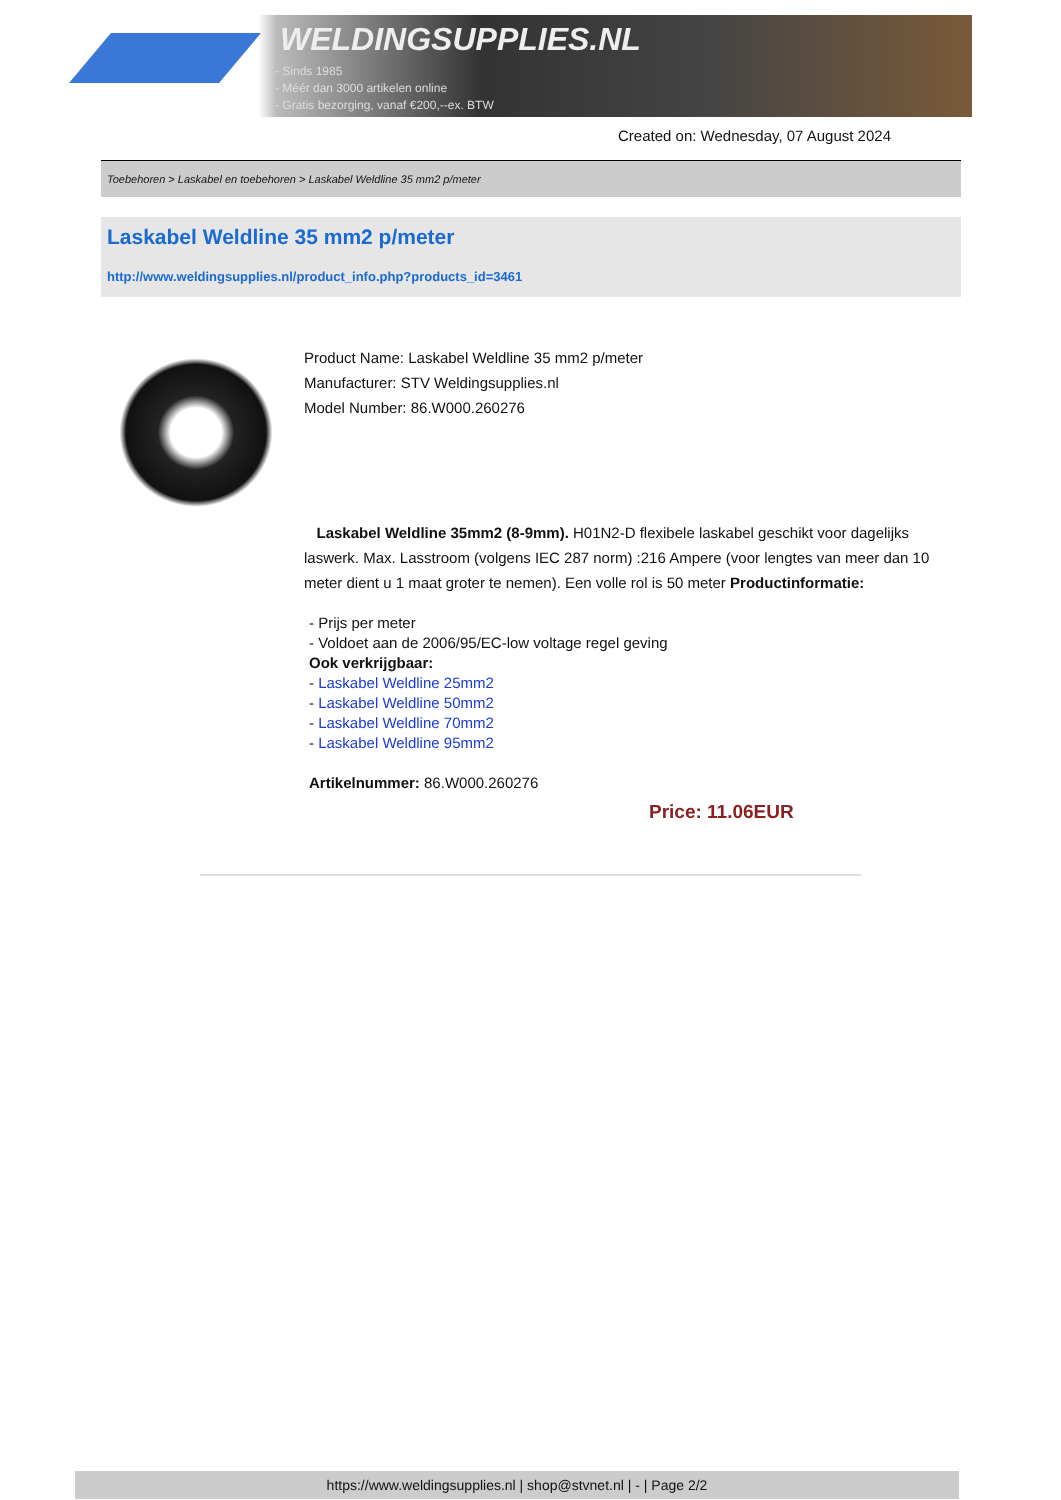WELDINGSUPPLIES.NL
- Sinds 1985
- Méér dan 3000 artikelen online
- Gratis bezorging, vanaf €200,--ex. BTW
Created on: Wednesday, 07 August 2024
Toebehoren > Laskabel en toebehoren > Laskabel Weldline 35 mm2 p/meter
Laskabel Weldline 35 mm2 p/meter
http://www.weldingsupplies.nl/product_info.php?products_id=3461
Product Name: Laskabel Weldline 35 mm2 p/meter
Manufacturer: STV Weldingsupplies.nl
Model Number: 86.W000.260276
Laskabel Weldline 35mm2 (8-9mm). H01N2-D flexibele laskabel geschikt voor dagelijks laswerk. Max. Lasstroom (volgens IEC 287 norm) :216 Ampere (voor lengtes van meer dan 10 meter dient u 1 maat groter te nemen). Een volle rol is 50 meter Productinformatie:
- Prijs per meter
- Voldoet aan de 2006/95/EC-low voltage regel geving
Ook verkrijgbaar:
- Laskabel Weldline 25mm2
- Laskabel Weldline 50mm2
- Laskabel Weldline 70mm2
- Laskabel Weldline 95mm2
Artikelnummer: 86.W000.260276
Price: 11.06EUR
https://www.weldingsupplies.nl | shop@stvnet.nl | - | Page 2/2